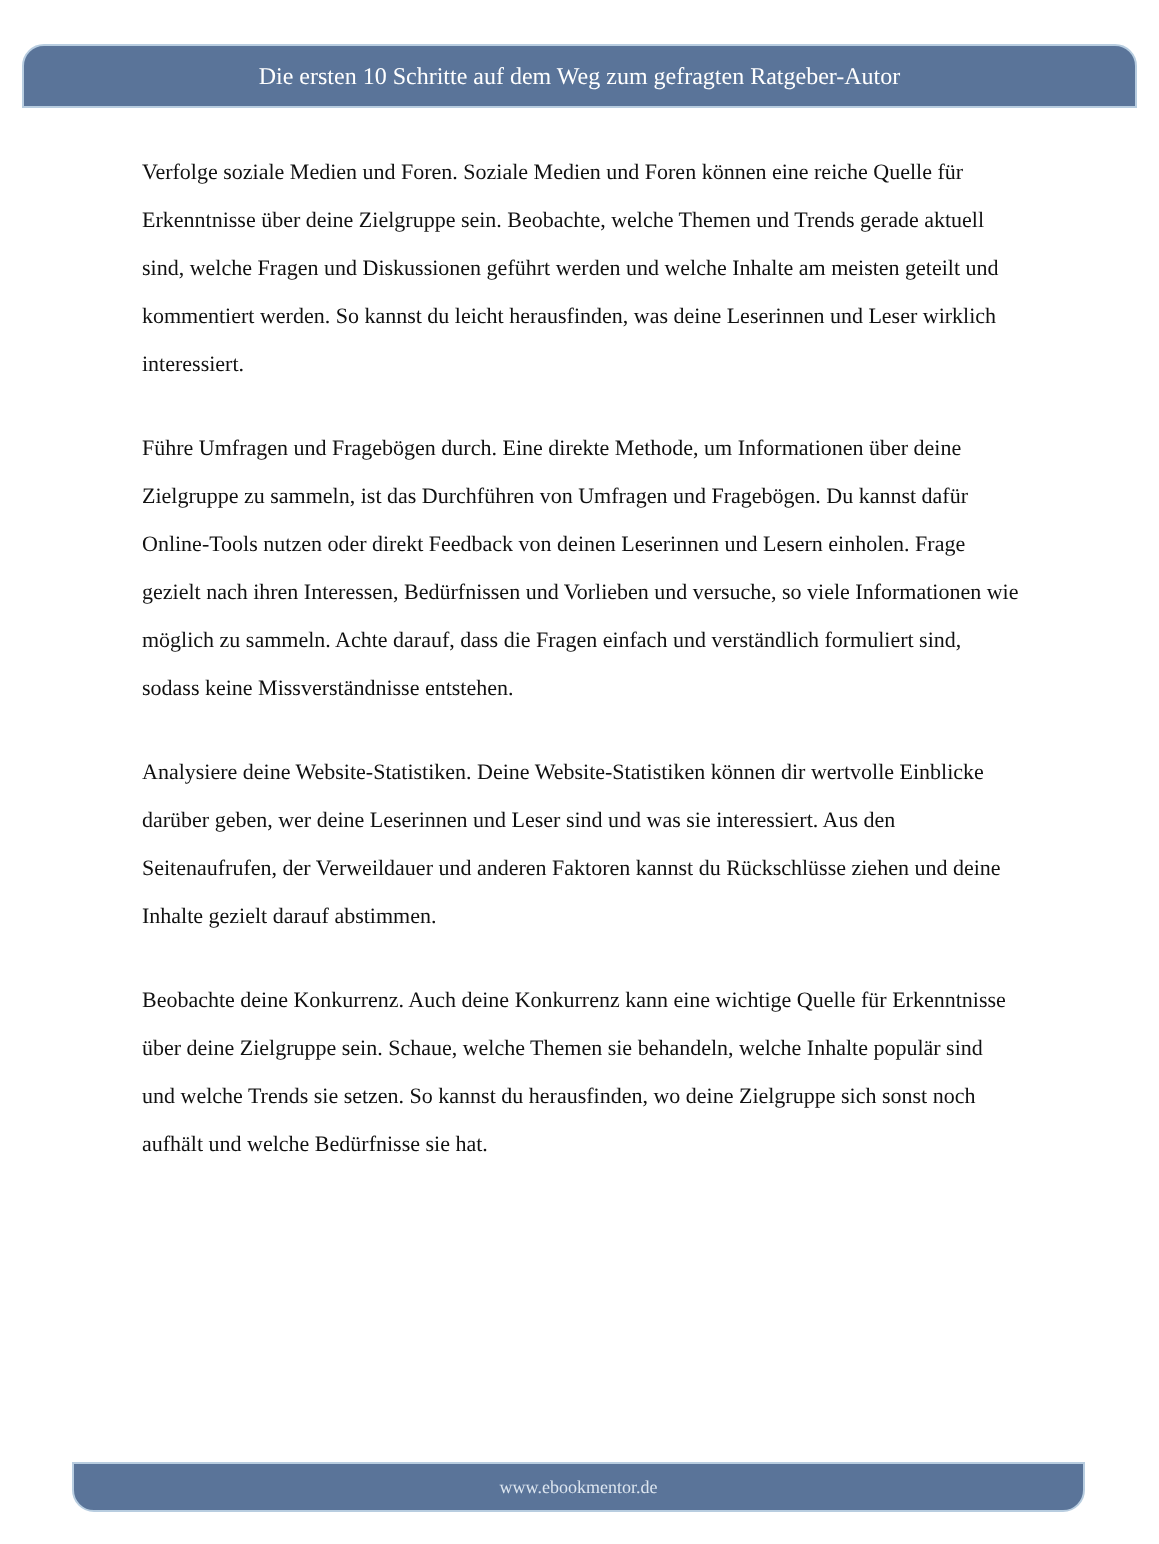Die ersten 10 Schritte auf dem Weg zum gefragten Ratgeber-Autor
Verfolge soziale Medien und Foren. Soziale Medien und Foren können eine reiche Quelle für Erkenntnisse über deine Zielgruppe sein. Beobachte, welche Themen und Trends gerade aktuell sind, welche Fragen und Diskussionen geführt werden und welche Inhalte am meisten geteilt und kommentiert werden. So kannst du leicht herausfinden, was deine Leserinnen und Leser wirklich interessiert.
Führe Umfragen und Fragebögen durch. Eine direkte Methode, um Informationen über deine Zielgruppe zu sammeln, ist das Durchführen von Umfragen und Fragebögen. Du kannst dafür Online-Tools nutzen oder direkt Feedback von deinen Leserinnen und Lesern einholen. Frage gezielt nach ihren Interessen, Bedürfnissen und Vorlieben und versuche, so viele Informationen wie möglich zu sammeln. Achte darauf, dass die Fragen einfach und verständlich formuliert sind, sodass keine Missverständnisse entstehen.
Analysiere deine Website-Statistiken. Deine Website-Statistiken können dir wertvolle Einblicke darüber geben, wer deine Leserinnen und Leser sind und was sie interessiert. Aus den Seitenaufrufen, der Verweildauer und anderen Faktoren kannst du Rückschlüsse ziehen und deine Inhalte gezielt darauf abstimmen.
Beobachte deine Konkurrenz. Auch deine Konkurrenz kann eine wichtige Quelle für Erkenntnisse über deine Zielgruppe sein. Schaue, welche Themen sie behandeln, welche Inhalte populär sind und welche Trends sie setzen. So kannst du herausfinden, wo deine Zielgruppe sich sonst noch aufhält und welche Bedürfnisse sie hat.
www.ebookmentor.de